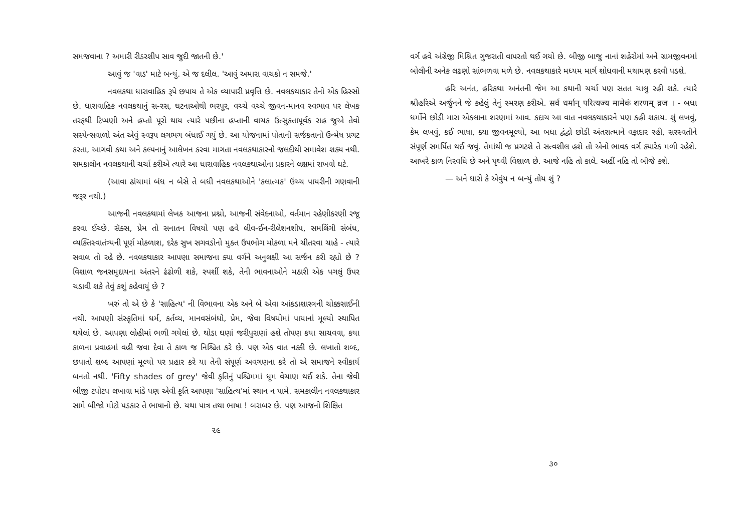સમજવાના ? અમારી રીડરશીપ સાવ જુદી જાતની છે.'
આવું જ 'વાડ' માટે બન્યું. એ જ દલીલ. 'આવું અમારા વાચકો ન સમજે.'
નવલકથા ધારાવાહિક રૂપે છપાય તે એક વ્યાપારી પ્રવૃત્તિ છે. નવલકથાકાર તેનો એક હિસ્સો છે. ધારાવાહિક નવલકથાનું સ-રસ, ઘટનાઓથી ભરપૂર, વચ્ચે વચ્ચે જીવન-માનવ સ્વભાવ પર લેખક તરફથી ટિપ્પણી અને હપ્તો પૂરો થાય ત્યારે પછીના હપ્તાની વાચક ઉત્સુકતાપૂર્વક રાહ જુએ તેવો સસ્પેન્સવાળો અંત એવું સ્વરૂપ લગભગ બંધાઈ ગયું છે. આ યોજનામાં પોતાની સર્જકતાનો ઉન્મેષ પ્રગટ કરતા, આગવી કથા અને કલ્પનાનું આલેખન કરવા માગતા નવલકથાકારનો જલદીથી સમાવેશ શક્ય નથી. સમકાલીન નવલકથાની ચર્ચા કરીએ ત્યારે આ ધારાવાહિક નવલકથાઓના પ્રકારને લક્ષમાં રાખવો ઘટે.
(આવા ઢાંચામાં બંધ ન બેસે તે બધી નવલકથાઓને 'કલાત્મક' ઉચ્ચ પાયરીની ગણવાની જરૂર નથી.)
આજની નવલકથામાં લેખક આજના પ્રશ્નો, આજની સંવેદનાઓ, વર્તમાન રહેણીકરણી રજૂ કરવા ઈચ્છે. સૅક્સ, પ્રેમ તો સનાતન વિષયો પણ હવે લીવ-ઈન-રીલેશનશીપ, સમલિંગી સંબંધ, વ્યક્તિસ્વાતંત્ર્યની પૂર્ણ મોકળાશ, દરેક સુખ સગવડોનો મુક્ત ઉપભોગ મોકળા મને ચીતરવા ચાહે - ત્યારે સવાલ તો રહે છે. નવલકથાકાર આપણા સમાજના ક્યા વર્ગને અનુલક્ષી આ સર્જન કરી રહ્યો છે ? વિશાળ જનસમુદાયના અંતરને ઢંઢોળી શકે, સ્પર્શી શકે, તેની ભાવનાઓને મઠારી એક પગલું ઉપર ચડાવી શકે તેવું કશું કહેવાયું છે ?
ખરું તો એ છે કે 'સાહિત્ય' ની વિભાવના એક અને બે એવા આંકડાશાસ્ત્રની ચોક્કસાઈની નથી. આપણી સંસ્કૃતિમાં ધર્મ, કર્તવ્ય, માનવસંબંધો, પ્રેમ, જેવા વિષયોમાં પાયાનાં મૂલ્યો સ્થાપિત થયેલાં છે. આપણા લોહીમાં ભળી ગયેલાં છે. થોડા ઘણાં જરીપુરાણાં હશે તોપણ કયા સાચવવા, કયા કાળના પ્રવાહમાં વહી જવા દેવા તે કાળ જ નિશ્ચિત કરે છે. પણ એક વાત નક્કી છે. લખાતો શબ્દ, છપાતો શબ્દ આપણાં મૂલ્યો પર પ્રહાર કરે યા તેની સંપૂર્ણ અવગણના કરે તો એ સમાજને સ્વીકાર્ય બનતો નથી. 'Fifty shades of grey' જેવી કૃતિનું પશ્ચિમમાં ધૂમ વેચાણ થઈ શકે. તેના જેવી બીજી ટપોટપ લખાવા માંડે પણ એવી કૃતિ આપણા 'સાહિત્ય'માં સ્થાન ન પામે. સમકાલીન નવલકથાકાર સામે બીજો મોટો પડકાર તે ભાષાનો છે. યથા પાત્ર તથા ભાષા ! બરાબર છે. પણ આજનો શિક્ષિત
૨૯
વર્ગ હવે અંગ્રેજી મિશ્રિત ગુજરાતી વાપરતો થઈ ગયો છે. બીજી બાજુ નાનાં શહેરોમાં અને ગ્રામજીવનમાં બોલીની અનેક લઢણો સાંભળવા મળે છે. નવલકથાકારે મધ્યમ માર્ગ શોધવાની મથામણ કરવી પડશે.
હરિ અનંત, હરિકથા અનંતની જેમ આ કથાની ચર્ચા પણ સતત ચાલુ રહી શકે. ત્યારે શ્રીહરિએ અર્જુનને જે કહેલું તેનું સ્મરણ કરીએ. सर्व धर्मान् परित्यज्य मामेकं शरणम् व्रज । - બધા ધર્મોને છોડી મારા એકલાના શરણમાં આવ. કદાચ આ વાત નવલકથાકારને પણ કહી શકાય. શું લખવું, કેમ લખવું, કઈ ભાષા, ક્યા જીવનમૂલ્યો, આ બધા દ્વંદ્વો છોડી અંતરાત્માને વફાદાર રહી, સરસ્વતીને સંપૂર્ણ સમર્પિત થઈ જવું. તેમાંથી જ પ્રગટશે તે સત્વશીલ હશે તો એનો ભાવક વર્ગ ક્યારેક મળી રહેશે. આખરે કાળ નિરવધિ છે અને પૃથ્વી વિશાળ છે. આજે નહિ તો કાલે. અહીં નહિ તો બીજે કશે.
— અને ધારો કે એવુંય ન બન્યું તોય શું ?
૩૦